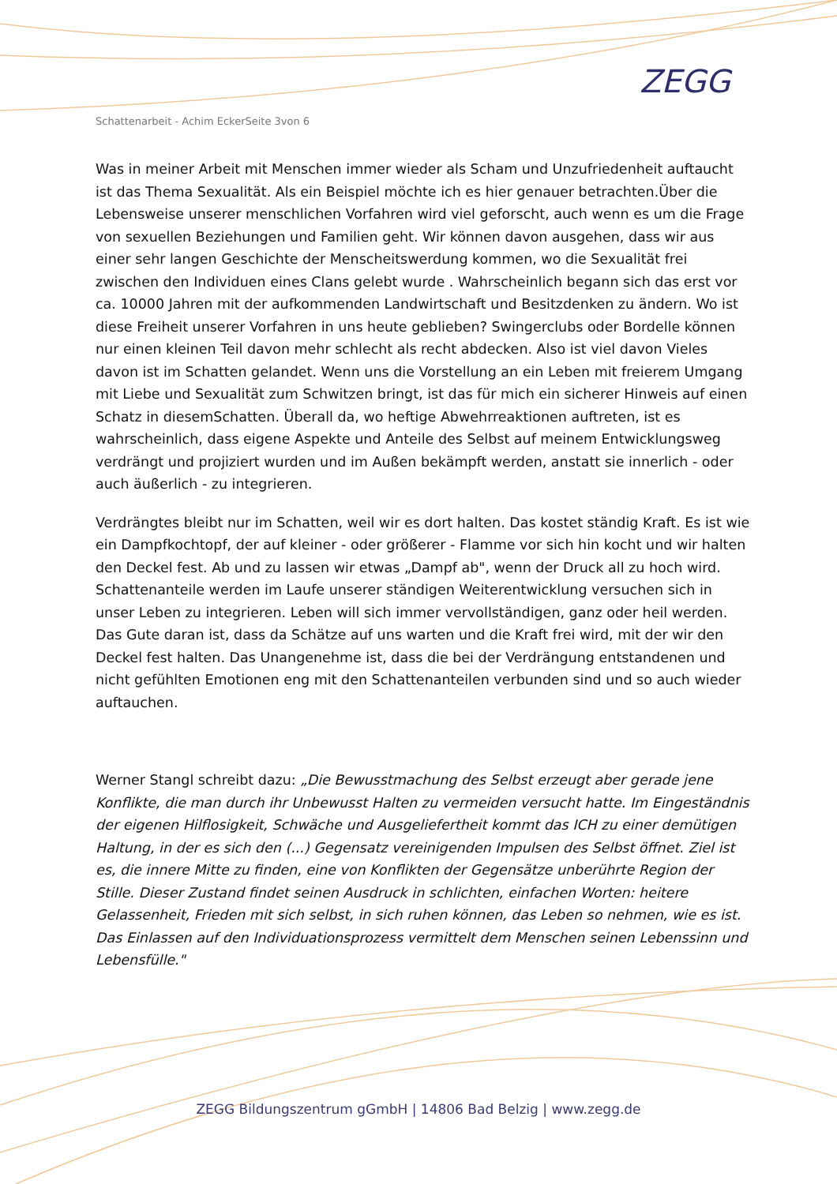Schattenarbeit - Achim EckerSeite 3von 6
ZEGG
Was in meiner Arbeit mit Menschen immer wieder als Scham und Unzufriedenheit auftaucht ist das Thema Sexualität. Als ein Beispiel möchte ich es hier genauer betrachten.Über die Lebensweise unserer menschlichen Vorfahren wird viel geforscht, auch wenn es um die Frage von sexuellen Beziehungen und Familien geht. Wir können davon ausgehen, dass wir aus einer sehr langen Geschichte der Menscheitswerdung kommen, wo die Sexualität frei zwischen den Individuen eines Clans gelebt wurde . Wahrscheinlich begann sich das erst vor ca. 10000 Jahren mit der aufkommenden Landwirtschaft und Besitzdenken zu ändern. Wo ist diese Freiheit unserer Vorfahren in uns heute geblieben? Swingerclubs oder Bordelle können nur einen kleinen Teil davon mehr schlecht als recht abdecken. Also ist viel davon Vieles davon ist im Schatten gelandet. Wenn uns die Vorstellung an ein Leben mit freierem Umgang mit Liebe und Sexualität zum Schwitzen bringt, ist das für mich ein sicherer Hinweis auf einen Schatz in diesemSchatten. Überall da, wo heftige Abwehrreaktionen auftreten, ist es wahrscheinlich, dass eigene Aspekte und Anteile des Selbst auf meinem Entwicklungsweg verdrängt und projiziert wurden und im Außen bekämpft werden, anstatt sie innerlich - oder auch äußerlich - zu integrieren.
Verdrängtes bleibt nur im Schatten, weil wir es dort halten. Das kostet ständig Kraft. Es ist wie ein Dampfkochtopf, der auf kleiner - oder größerer - Flamme vor sich hin kocht und wir halten den Deckel fest. Ab und zu lassen wir etwas „Dampf ab", wenn der Druck all zu hoch wird. Schattenanteile werden im Laufe unserer ständigen Weiterentwicklung versuchen sich in unser Leben zu integrieren. Leben will sich immer vervollständigen, ganz oder heil werden. Das Gute daran ist, dass da Schätze auf uns warten und die Kraft frei wird, mit der wir den Deckel fest halten. Das Unangenehme ist, dass die bei der Verdrängung entstandenen und nicht gefühlten Emotionen eng mit den Schattenanteilen verbunden sind und so auch wieder auftauchen.
Werner Stangl schreibt dazu: „Die Bewusstmachung des Selbst erzeugt aber gerade jene Konflikte, die man durch ihr Unbewusst Halten zu vermeiden versucht hatte. Im Eingeständnis der eigenen Hilflosigkeit, Schwäche und Ausgeliefertheit kommt das ICH zu einer demütigen Haltung, in der es sich den (...) Gegensatz vereinigenden Impulsen des Selbst öffnet. Ziel ist es, die innere Mitte zu finden, eine von Konflikten der Gegensätze unberührte Region der Stille. Dieser Zustand findet seinen Ausdruck in schlichten, einfachen Worten: heitere Gelassenheit, Frieden mit sich selbst, in sich ruhen können, das Leben so nehmen, wie es ist. Das Einlassen auf den Individuationsprozess vermittelt dem Menschen seinen Lebenssinn und Lebensfülle."
ZEGG Bildungszentrum gGmbH | 14806 Bad Belzig | www.zegg.de